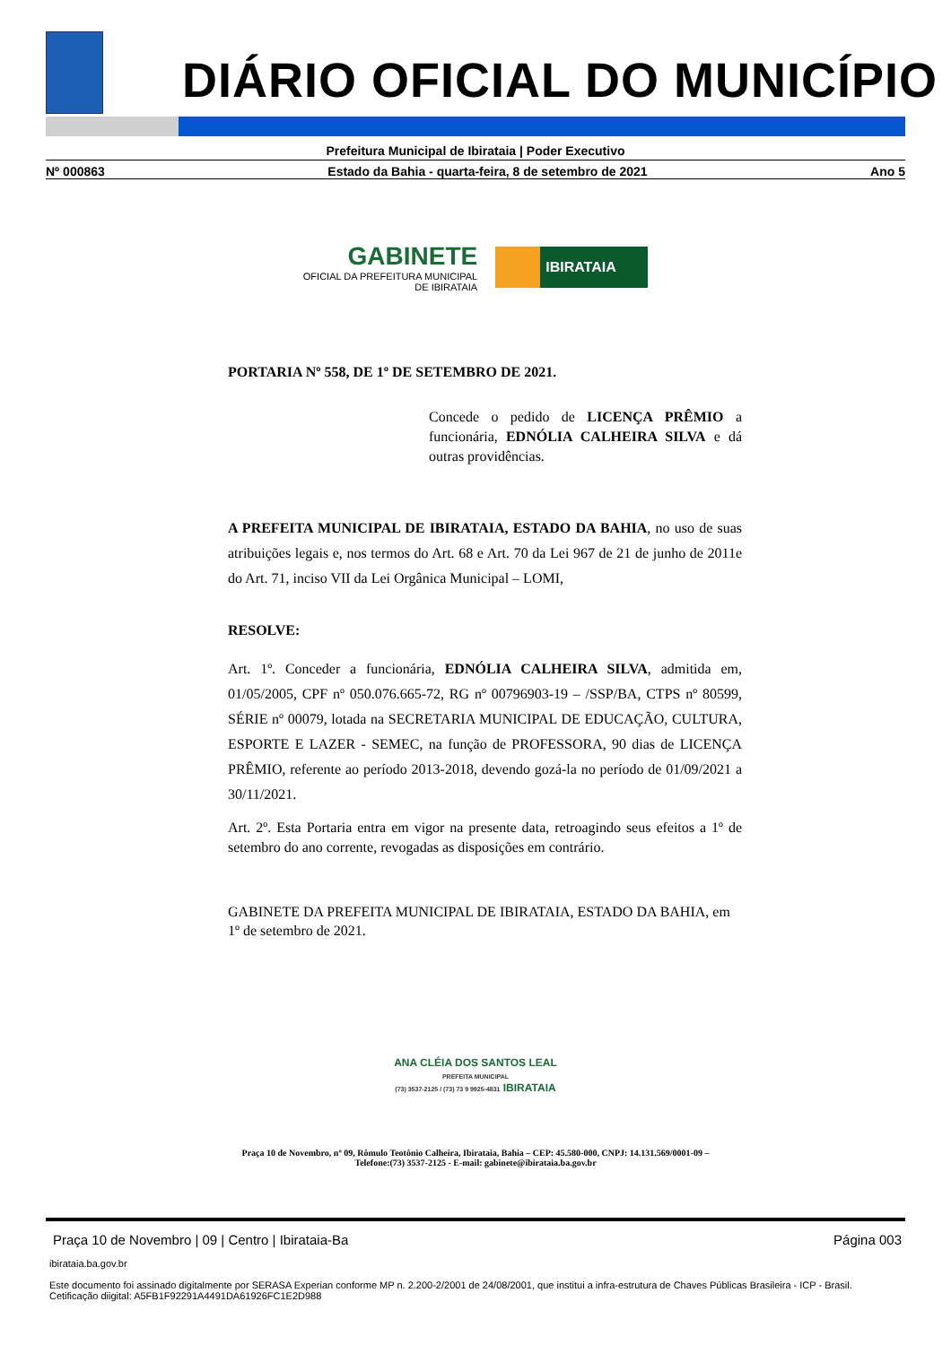DIÁRIO OFICIAL DO MUNICÍPIO
Prefeitura Municipal de Ibirataia | Poder Executivo
Nº 000863 Estado da Bahia - quarta-feira, 8 de setembro de 2021 Ano 5
GABINETE
OFICIAL DA PREFEITURA MUNICIPAL
DE IBIRATAIA
IBIRATAIA
PORTARIA Nº 558, DE 1º DE SETEMBRO DE 2021.
Concede o pedido de LICENÇA PRÊMIO a funcionária, EDNÓLIA CALHEIRA SILVA e dá outras providências.
A PREFEITA MUNICIPAL DE IBIRATAIA, ESTADO DA BAHIA, no uso de suas atribuições legais e, nos termos do Art. 68 e Art. 70 da Lei 967 de 21 de junho de 2011e do Art. 71, inciso VII da Lei Orgânica Municipal – LOMI,
RESOLVE:
Art. 1º. Conceder a funcionária, EDNÓLIA CALHEIRA SILVA, admitida em, 01/05/2005, CPF nº 050.076.665-72, RG nº 00796903-19 – /SSP/BA, CTPS nº 80599, SÉRIE nº 00079, lotada na SECRETARIA MUNICIPAL DE EDUCAÇÃO, CULTURA, ESPORTE E LAZER - SEMEC, na função de PROFESSORA, 90 dias de LICENÇA PRÊMIO, referente ao período 2013-2018, devendo gozá-la no período de 01/09/2021 a 30/11/2021.
Art. 2º. Esta Portaria entra em vigor na presente data, retroagindo seus efeitos a 1º de setembro do ano corrente, revogadas as disposições em contrário.
GABINETE DA PREFEITA MUNICIPAL DE IBIRATAIA, ESTADO DA BAHIA, em 1º de setembro de 2021.
ANA CLÉIA DOS SANTOS LEAL
PREFEITA MUNICIPAL
(73) 3537-2125 / (73) 73 9 9925-4831 IBIRATAIA
Praça 10 de Novembro, nº 09, Rômulo Teotônio Calheira, Ibirataia, Bahia – CEP: 45.580-000, CNPJ: 14.131.569/0001-09 –
Telefone:(73) 3537-2125 - E-mail: gabinete@ibirataia.ba.gov.br
Praça 10 de Novembro | 09 | Centro | Ibirataia-Ba Página 003
ibirataia.ba.gov.br
Este documento foi assinado digitalmente por SERASA Experian conforme MP n. 2.200-2/2001 de 24/08/2001, que institui a infra-estrutura de Chaves Públicas Brasileira - ICP - Brasil. Cetificação diigital: A5FB1F92291A4491DA61926FC1E2D988